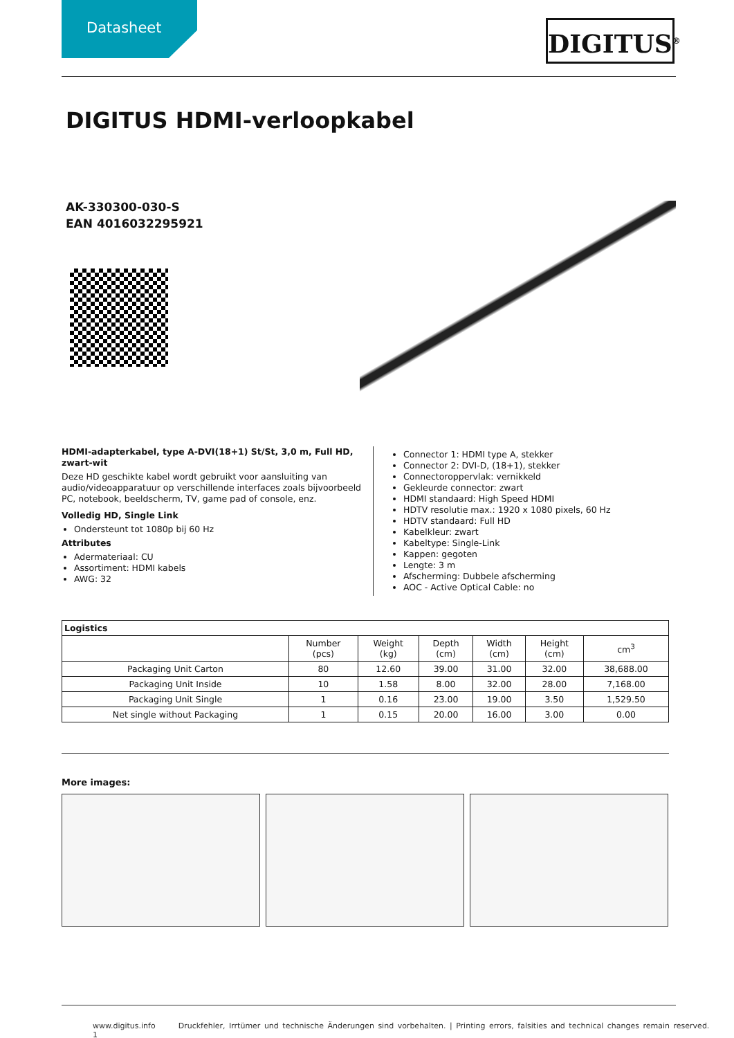Datasheet DIGITUS<sup>®</sup>
DIGITUS HDMI-verloopkabel
AK-330300-030-S
EAN 4016032295921
HDMI-adapterkabel, type A-DVI(18+1) St/St, 3,0 m, Full HD, zwart-wit
Deze HD geschikte kabel wordt gebruikt voor aansluiting van audio/videoapparatuur op verschillende interfaces zoals bijvoorbeeld PC, notebook, beeldscherm, TV, game pad of console, enz.
Volledig HD, Single Link
Ondersteunt tot 1080p bij 60 Hz
Attributes
Adermateriaal: CU
Assortiment: HDMI kabels
AWG: 32
Connector 1: HDMI type A, stekker
Connector 2: DVI-D, (18+1), stekker
Connectoroppervlak: vernikkeld
Gekleurde connector: zwart
HDMI standaard: High Speed HDMI
HDTV resolutie max.: 1920 x 1080 pixels, 60 Hz
HDTV standaard: Full HD
Kabelkleur: zwart
Kabeltype: Single-Link
Kappen: gegoten
Lengte: 3 m
Afscherming: Dubbele afscherming
AOC - Active Optical Cable: no
| Logistics | | | | | | |
| --- | --- | --- | --- | --- | --- | --- |
| | Number (pcs) | Weight (kg) | Depth (cm) | Width (cm) | Height (cm) | cm<sup>3</sup> |
| Packaging Unit Carton | 80 | 12.60 | 39.00 | 31.00 | 32.00 | 38,688.00 |
| Packaging Unit Inside | 10 | 1.58 | 8.00 | 32.00 | 28.00 | 7,168.00 |
| Packaging Unit Single | 1 | 0.16 | 23.00 | 19.00 | 3.50 | 1,529.50 |
| Net single without Packaging | 1 | 0.15 | 20.00 | 16.00 | 3.00 | 0.00 |
More images:
www.digitus.info Druckfehler, Irrtümer und technische Änderungen sind vorbehalten. | Printing errors, falsities and technical changes remain reserved. 1